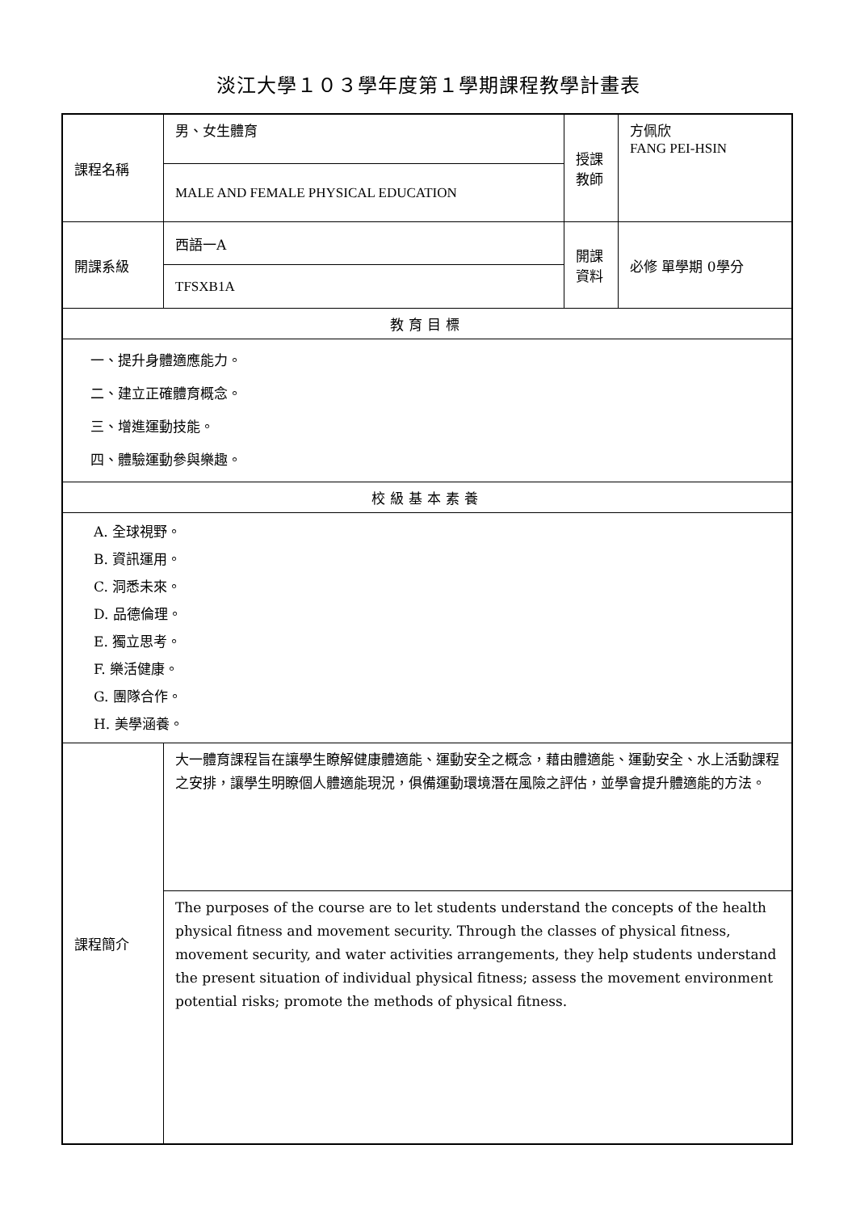淡江大學１０３學年度第１學期課程教學計畫表
| 課程名稱 | 男、女生體育 | 授課 教師 | 方佩欣 FANG PEI-HSIN |
| | MALE AND FEMALE PHYSICAL EDUCATION | | |
| 開課系級 | 西語一A | 開課 資料 | 必修 單學期 0學分 |
| | TFSXB1A | | |
| 教育目標 | | | |
| 一、提升身體適應能力。 二、建立正確體育概念。 三、增進運動技能。 四、體驗運動參與樂趣。 | | | |
| 校級基本素養 | | | |
| A. 全球視野。 B. 資訊運用。 C. 洞悉未來。 D. 品德倫理。 E. 獨立思考。 F. 樂活健康。 G. 團隊合作。 H. 美學涵養。 | | | |
| 課程簡介 | 大一體育課程旨在讓學生瞭解健康體適能、運動安全之概念，藉由體適能、運動安全、水上活動課程之安排，讓學生明瞭個人體適能現況，俱備運動環境潛在風險之評估，並學會提升體適能的方法。 | | |
| | The purposes of the course are to let students understand the concepts of the health physical fitness and movement security. Through the classes of physical fitness, movement security, and water activities arrangements, they help students understand the present situation of individual physical fitness; assess the movement environment potential risks; promote the methods of physical fitness. | | |